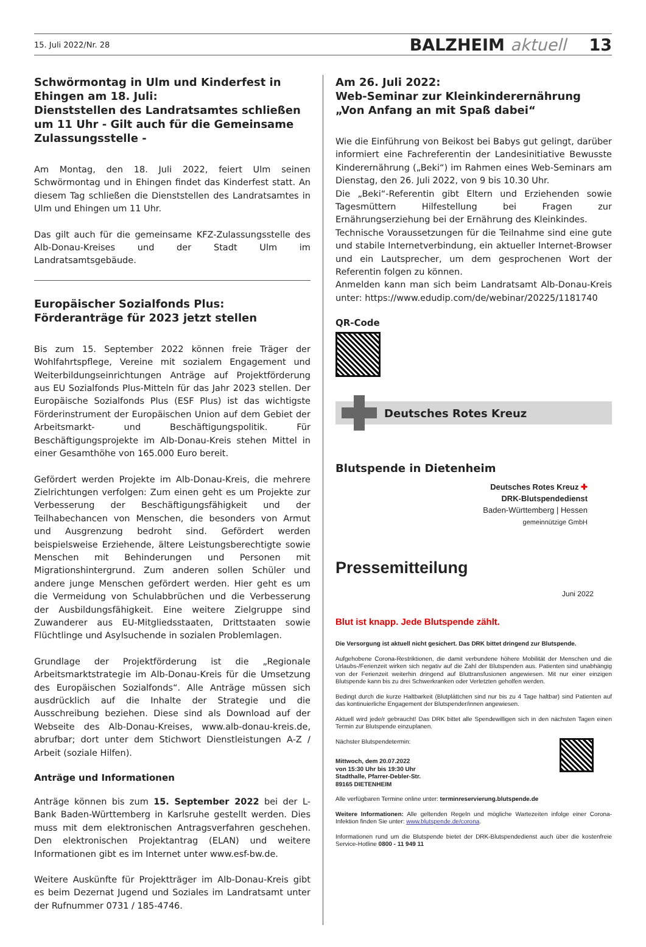15. Juli 2022/Nr. 28 BALZHEIM aktuell 13
Schwörmontag in Ulm und Kinderfest in Ehingen am 18. Juli:
Dienststellen des Landratsamtes schließen um 11 Uhr - Gilt auch für die Gemeinsame Zulassungsstelle -
Am Montag, den 18. Juli 2022, feiert Ulm seinen Schwörmontag und in Ehingen findet das Kinderfest statt. An diesem Tag schließen die Dienststellen des Landratsamtes in Ulm und Ehingen um 11 Uhr.
Das gilt auch für die gemeinsame KFZ-Zulassungsstelle des Alb-Donau-Kreises und der Stadt Ulm im Landratsamtsgebäude.
Europäischer Sozialfonds Plus:
Förderanträge für 2023 jetzt stellen
Bis zum 15. September 2022 können freie Träger der Wohlfahrtspflege, Vereine mit sozialem Engagement und Weiterbildungseinrichtungen Anträge auf Projektförderung aus EU Sozialfonds Plus-Mitteln für das Jahr 2023 stellen. Der Europäische Sozialfonds Plus (ESF Plus) ist das wichtigste Förderinstrument der Europäischen Union auf dem Gebiet der Arbeitsmarkt- und Beschäftigungspolitik. Für Beschäftigungsprojekte im Alb-Donau-Kreis stehen Mittel in einer Gesamthöhe von 165.000 Euro bereit.
Gefördert werden Projekte im Alb-Donau-Kreis, die mehrere Zielrichtungen verfolgen: Zum einen geht es um Projekte zur Verbesserung der Beschäftigungsfähigkeit und der Teilhabechancen von Menschen, die besonders von Armut und Ausgrenzung bedroht sind. Gefördert werden beispielsweise Erziehende, ältere Leistungsberechtigte sowie Menschen mit Behinderungen und Personen mit Migrationshintergrund. Zum anderen sollen Schüler und andere junge Menschen gefördert werden. Hier geht es um die Vermeidung von Schulabbrüchen und die Verbesserung der Ausbildungsfähigkeit. Eine weitere Zielgruppe sind Zuwanderer aus EU-Mitgliedsstaaten, Drittstaaten sowie Flüchtlinge und Asylsuchende in sozialen Problemlagen.
Grundlage der Projektförderung ist die „Regionale Arbeitsmarktstrategie im Alb-Donau-Kreis für die Umsetzung des Europäischen Sozialfonds“. Alle Anträge müssen sich ausdrücklich auf die Inhalte der Strategie und die Ausschreibung beziehen. Diese sind als Download auf der Webseite des Alb-Donau-Kreises, www.alb-donau-kreis.de, abrufbar; dort unter dem Stichwort Dienstleistungen A-Z / Arbeit (soziale Hilfen).
Anträge und Informationen
Anträge können bis zum 15. September 2022 bei der L-Bank Baden-Württemberg in Karlsruhe gestellt werden. Dies muss mit dem elektronischen Antragsverfahren geschehen. Den elektronischen Projektantrag (ELAN) und weitere Informationen gibt es im Internet unter www.esf-bw.de.
Weitere Auskünfte für Projektträger im Alb-Donau-Kreis gibt es beim Dezernat Jugend und Soziales im Landratsamt unter der Rufnummer 0731 / 185-4746.
Am 26. Juli 2022:
Web-Seminar zur Kleinkinderernährung „Von Anfang an mit Spaß dabei“
Wie die Einführung von Beikost bei Babys gut gelingt, darüber informiert eine Fachreferentin der Landesinitiative Bewusste Kinderernährung („Beki“) im Rahmen eines Web-Seminars am Dienstag, den 26. Juli 2022, von 9 bis 10.30 Uhr.
Die „Beki“-Referentin gibt Eltern und Erziehenden sowie Tagesmüttern Hilfestellung bei Fragen zur Ernährungserziehung bei der Ernährung des Kleinkindes.
Technische Voraussetzungen für die Teilnahme sind eine gute und stabile Internetverbindung, ein aktueller Internet-Browser und ein Lautsprecher, um dem gesprochenen Wort der Referentin folgen zu können.
Anmelden kann man sich beim Landratsamt Alb-Donau-Kreis unter: https://www.edudip.com/de/webinar/20225/1181740
QR-Code
Deutsches Rotes Kreuz
Blutspende in Dietenheim
Deutsches Rotes Kreuz ✚
DRK-Blutspendedienst
Baden-Württemberg | Hessen
gemeinnützige GmbH
Pressemitteilung
Juni 2022
Blut ist knapp. Jede Blutspende zählt.
Die Versorgung ist aktuell nicht gesichert. Das DRK bittet dringend zur Blutspende.
Aufgehobene Corona-Restriktionen, die damit verbundene höhere Mobilität der Menschen und die Urlaubs-/Ferienzeit wirken sich negativ auf die Zahl der Blutspenden aus. Patienten sind unabhängig von der Ferienzeit weiterhin dringend auf Bluttransfusionen angewiesen. Mit nur einer einzigen Blutspende kann bis zu drei Schwerkranken oder Verletzten geholfen werden.
Bedingt durch die kurze Haltbarkeit (Blutplättchen sind nur bis zu 4 Tage haltbar) sind Patienten auf das kontinuierliche Engagement der Blutspender/innen angewiesen.
Aktuell wird jede/r gebraucht! Das DRK bittet alle Spendewilligen sich in den nächsten Tagen einen Termin zur Blutspende einzuplanen.
Nächster Blutspendetermin:
Mittwoch, dem 20.07.2022
von 15:30 Uhr bis 19:30 Uhr
Stadthalle, Pfarrer-Debler-Str.
89165 DIETENHEIM
Alle verfügbaren Termine online unter: terminreservierung.blutspende.de
Weitere Informationen: Alle geltenden Regeln und mögliche Wartezeiten infolge einer Corona-Infektion finden Sie unter: www.blutspende.de/corona.
Informationen rund um die Blutspende bietet der DRK-Blutspendedienst auch über die kostenfreie Service-Hotline 0800 - 11 949 11